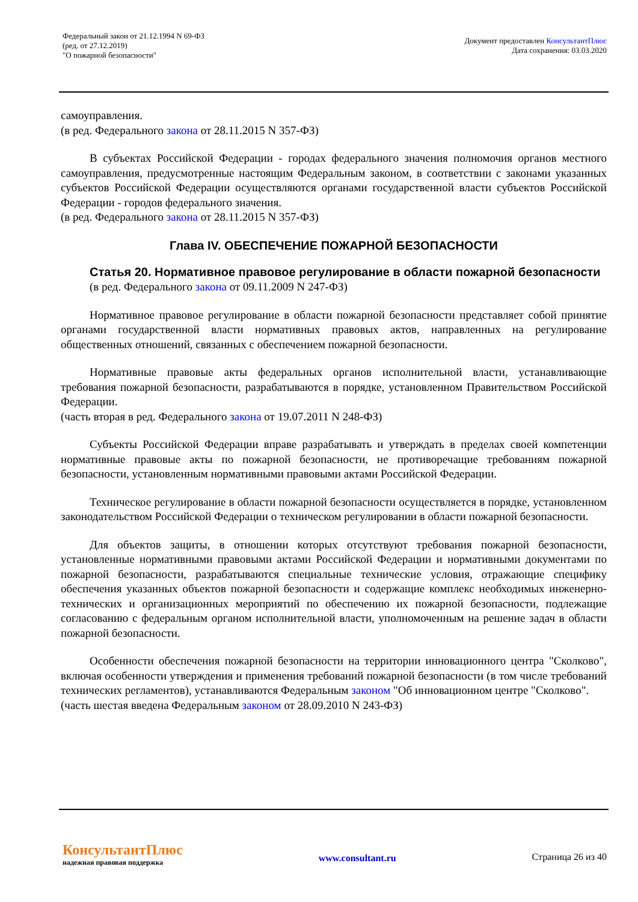Федеральный закон от 21.12.1994 N 69-ФЗ
(ред. от 27.12.2019)
"О пожарной безопасности"
Документ предоставлен КонсультантПлюс
Дата сохранения: 03.03.2020
самоуправления.
(в ред. Федерального закона от 28.11.2015 N 357-ФЗ)
В субъектах Российской Федерации - городах федерального значения полномочия органов местного самоуправления, предусмотренные настоящим Федеральным законом, в соответствии с законами указанных субъектов Российской Федерации осуществляются органами государственной власти субъектов Российской Федерации - городов федерального значения.
(в ред. Федерального закона от 28.11.2015 N 357-ФЗ)
Глава IV. ОБЕСПЕЧЕНИЕ ПОЖАРНОЙ БЕЗОПАСНОСТИ
Статья 20. Нормативное правовое регулирование в области пожарной безопасности
(в ред. Федерального закона от 09.11.2009 N 247-ФЗ)
Нормативное правовое регулирование в области пожарной безопасности представляет собой принятие органами государственной власти нормативных правовых актов, направленных на регулирование общественных отношений, связанных с обеспечением пожарной безопасности.
Нормативные правовые акты федеральных органов исполнительной власти, устанавливающие требования пожарной безопасности, разрабатываются в порядке, установленном Правительством Российской Федерации.
(часть вторая в ред. Федерального закона от 19.07.2011 N 248-ФЗ)
Субъекты Российской Федерации вправе разрабатывать и утверждать в пределах своей компетенции нормативные правовые акты по пожарной безопасности, не противоречащие требованиям пожарной безопасности, установленным нормативными правовыми актами Российской Федерации.
Техническое регулирование в области пожарной безопасности осуществляется в порядке, установленном законодательством Российской Федерации о техническом регулировании в области пожарной безопасности.
Для объектов защиты, в отношении которых отсутствуют требования пожарной безопасности, установленные нормативными правовыми актами Российской Федерации и нормативными документами по пожарной безопасности, разрабатываются специальные технические условия, отражающие специфику обеспечения указанных объектов пожарной безопасности и содержащие комплекс необходимых инженерно-технических и организационных мероприятий по обеспечению их пожарной безопасности, подлежащие согласованию с федеральным органом исполнительной власти, уполномоченным на решение задач в области пожарной безопасности.
Особенности обеспечения пожарной безопасности на территории инновационного центра "Сколково", включая особенности утверждения и применения требований пожарной безопасности (в том числе требований технических регламентов), устанавливаются Федеральным законом "Об инновационном центре "Сколково".
(часть шестая введена Федеральным законом от 28.09.2010 N 243-ФЗ)
КонсультантПлюс
надежная правовая поддержка
www.consultant.ru Страница 26 из 40